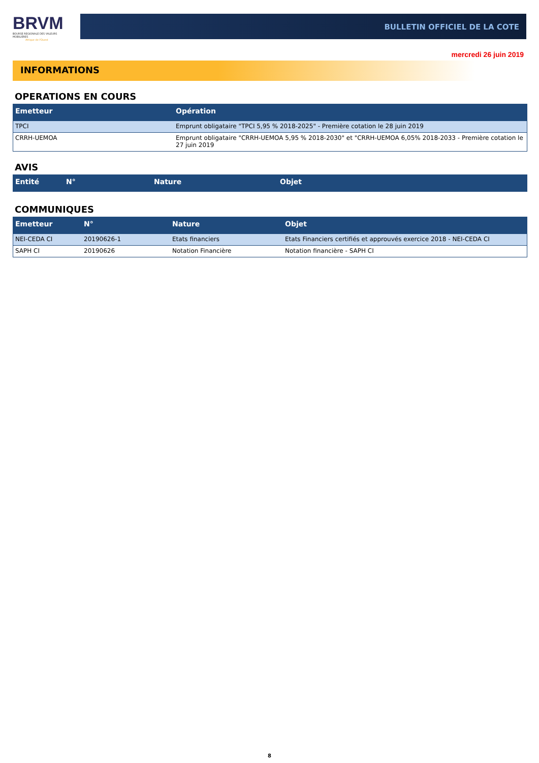BRVM
BOURSE REGIONALE DES VALEURS MOBILIERES
Afrique de l'Ouest
BULLETIN OFFICIEL DE LA COTE
mercredi 26 juin 2019
INFORMATIONS
OPERATIONS EN COURS
| Emetteur | Opération |
| --- | --- |
| TPCI | Emprunt obligataire "TPCI 5,95 % 2018-2025" - Première cotation le 28 juin 2019 |
| CRRH-UEMOA | Emprunt obligataire "CRRH-UEMOA 5,95 % 2018-2030" et "CRRH-UEMOA 6,05% 2018-2033 - Première cotation le 27 juin 2019 |
AVIS
| Entité | N° | Nature | Objet |
| --- | --- | --- | --- |
COMMUNIQUES
| Emetteur | N° | Nature | Objet |
| --- | --- | --- | --- |
| NEI-CEDA CI | 20190626-1 | Etats financiers | Etats Financiers certifiés et approuvés exercice 2018 - NEI-CEDA CI |
| SAPH CI | 20190626 | Notation Financière | Notation financière - SAPH CI |
8